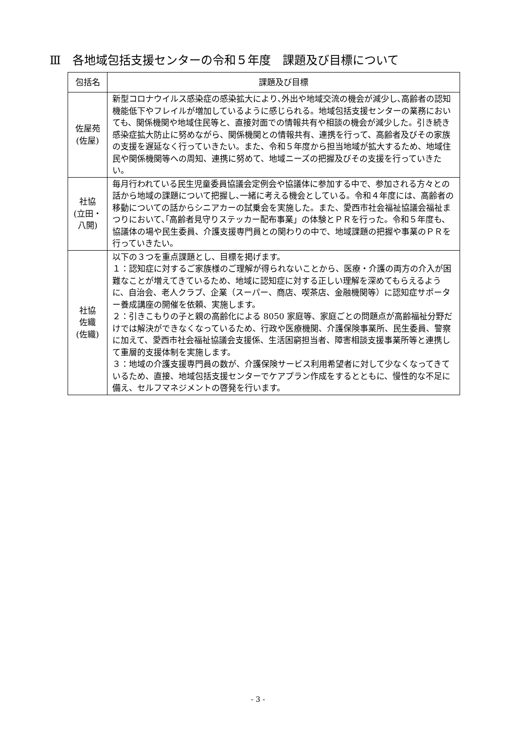Ⅲ　各地域包括支援センターの令和５年度　課題及び目標について
| 包括名 | 課題及び目標 |
| --- | --- |
| 佐屋苑 (佐屋) | 新型コロナウイルス感染症の感染拡大により､外出や地域交流の機会が減少し､高齢者の認知機能低下やフレイルが増加しているように感じられる。地域包括支援センターの業務においても、関係機関や地域住民等と、直接対面での情報共有や相談の機会が減少した。引き続き感染症拡大防止に努めながら、関係機関との情報共有、連携を行って、高齢者及びその家族の支援を遅延なく行っていきたい。また、令和５年度から担当地域が拡大するため、地域住民や関係機関等への周知、連携に努めて、地域ニーズの把握及びその支援を行っていきたい。 |
| 社協 (立田・ 八開) | 毎月行われている民生児童委員協議会定例会や協議体に参加する中で、参加される方々との話から地域の課題について把握し､一緒に考える機会としている。令和４年度には、高齢者の移動についての話からシニアカーの試乗会を実施した。また、愛西市社会福祉協議会福祉まつりにおいて､｢高齢者見守りステッカー配布事業」の体験とＰＲを行った。令和５年度も、協議体の場や民生委員、介護支援専門員との関わりの中で、地域課題の把握や事業のＰＲを行っていきたい。 |
| 社協 佐織 (佐織) | 以下の３つを重点課題とし、目標を掲げます。 １：認知症に対するご家族様のご理解が得られないことから、医療・介護の両方の介入が困難なことが増えてきているため、地域に認知症に対する正しい理解を深めてもらえるように、自治会、老人クラブ、企業（スーパー、商店、喫茶店、金融機関等）に認知症サポーター養成講座の開催を依頼、実施します。 ２：引きこもりの子と親の高齢化による 8050 家庭等、家庭ごとの問題点が高齢福祉分野だけでは解決ができなくなっているため、行政や医療機関、介護保険事業所、民生委員、警察に加えて、愛西市社会福祉協議会支援係、生活困窮担当者、障害相談支援事業所等と連携して重層的支援体制を実施します。 ３：地域の介護支援専門員の数が、介護保険サービス利用希望者に対して少なくなってきているため、直接、地域包括支援センターでケアプラン作成をするとともに、慢性的な不足に備え、セルフマネジメントの啓発を行います。 |
- 3 -